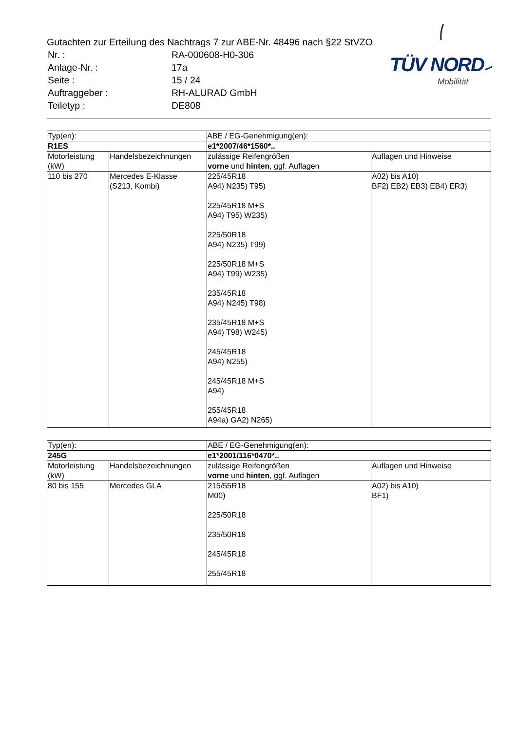Gutachten zur Erteilung des Nachtrags 7 zur ABE-Nr. 48496 nach §22 StVZO
| Nr. : | RA-000608-H0-306 |
| Anlage-Nr. : | 17a |
| Seite : | 15 / 24 |
| Auftraggeber : | RH-ALURAD GmbH |
| Teiletyp : | DE808 |
TÜV NORD
Mobilität
| Typ(en): | | ABE / EG-Genehmigung(en): | |
| R1ES | | e1*2007/46*1560*.. | |
| Motorleistung (kW) | Handelsbezeichnungen | zulässige Reifengrößen vorne und hinten , ggf. Auflagen | Auflagen und Hinweise |
| 110 bis 270 | Mercedes E-Klasse (S213, Kombi) | 225/45R18 A94) N235) T95) 225/45R18 M+S A94) T95) W235) 225/50R18 A94) N235) T99) 225/50R18 M+S A94) T99) W235) 235/45R18 A94) N245) T98) 235/45R18 M+S A94) T98) W245) 245/45R18 A94) N255) 245/45R18 M+S A94) 255/45R18 A94a) GA2) N265) | A02) bis A10) BF2) EB2) EB3) EB4) ER3) |
| Typ(en): | | ABE / EG-Genehmigung(en): | |
| 245G | | e1*2001/116*0470*.. | |
| Motorleistung (kW) | Handelsbezeichnungen | zulässige Reifengrößen vorne und hinten , ggf. Auflagen | Auflagen und Hinweise |
| 80 bis 155 | Mercedes GLA | 215/55R18 M00) 225/50R18 235/50R18 245/45R18 255/45R18 | A02) bis A10) BF1) |